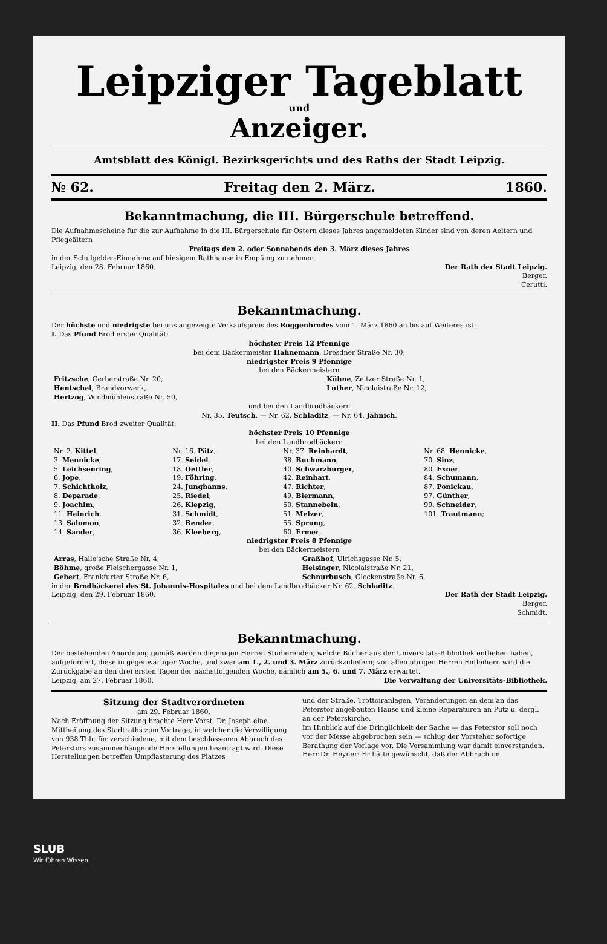Leipziger Tageblatt
und
Anzeiger.
Amtsblatt des Königl. Bezirksgerichts und des Raths der Stadt Leipzig.
№ 62. Freitag den 2. März. 1860.
Bekanntmachung, die III. Bürgerschule betreffend.
Die Aufnahmescheine für die zur Aufnahme in die III. Bürgerschule für Ostern dieses Jahres angemeldeten Kinder sind von deren Aeltern und Pflegeältern
Freitags den 2. oder Sonnabends den 3. März dieses Jahres
in der Schulgelder-Einnahme auf hiesigem Rathhause in Empfang zu nehmen.
Leipzig, den 28. Februar 1860. Der Rath der Stadt Leipzig.
Berger.
Cerutti.
Bekanntmachung.
Der höchste und niedrigste bei uns angezeigte Verkaufspreis des Roggenbrodes vom 1. März 1860 an bis auf Weiteres ist:
I. Das Pfund Brod erster Qualität:
höchster Preis 12 Pfennige
bei dem Bäckermeister Hahnemann, Dresdner Straße Nr. 30;
niedrigster Preis 9 Pfennige
bei den Bäckermeistern
| Fritzsche , Gerberstraße Nr. 20, Hentschel , Brandvorwerk, Hertzog , Windmühlenstraße Nr. 50, | Kühne , Zeitzer Straße Nr. 1, Luther , Nicolaistraße Nr. 12, |
und bei den Landbrodbäckern
Nr. 35. Teutsch, — Nr. 62. Schladitz, — Nr. 64. Jähnich.
II. Das Pfund Brod zweiter Qualität:
höchster Preis 10 Pfennige
bei den Landbrodbäckern
| Nr. 2. Kittel , 3. Mennicke , 5. Leichsenring , 6. Jope , 7. Schichtholz , 8. Deparade , 9. Joachim , 11. Heinrich , 13. Salomon , 14. Sander , | Nr. 16. Pätz , 17. Seidel , 18. Oettler , 19. Föhring , 24. Junghanns , 25. Riedel , 26. Klepzig , 31. Schmidt , 32. Bender , 36. Kleeberg , | Nr. 37. Reinhardt , 38. Buchmann , 40. Schwarzburger , 42. Reinhart , 47. Richter , 49. Biermann , 50. Stannebein , 51. Melzer , 55. Sprung , 60. Ermer , | Nr. 68. Hennicke , 70. Sinz , 80. Exner , 84. Schumann , 87. Ponickau , 97. Günther , 99. Schneider , 101. Trautmann ; |
niedrigster Preis 8 Pfennige
bei den Bäckermeistern
| Arras , Halle'sche Straße Nr. 4, Böhme , große Fleischergasse Nr. 1, Gebert , Frankfurter Straße Nr. 6, | Graßhof , Ulrichsgasse Nr. 5, Heisinger , Nicolaistraße Nr. 21, Schnurbusch , Glockenstraße Nr. 6, |
in der Brodbäckerei des St. Johannis-Hospitales und bei dem Landbrodbäcker Nr. 62. Schladitz.
Leipzig, den 29. Februar 1860. Der Rath der Stadt Leipzig.
Berger.
Schmidt.
Bekanntmachung.
Der bestehenden Anordnung gemäß werden diejenigen Herren Studierenden, welche Bücher aus der Universitäts-Bibliothek entliehen haben, aufgefordert, diese in gegenwärtiger Woche, und zwar am 1., 2. und 3. März zurückzuliefern; von allen übrigen Herren Entleihern wird die Zurückgabe an den drei ersten Tagen der nächstfolgenden Woche, nämlich am 5., 6. und 7. März erwartet.
Leipzig, am 27. Februar 1860. Die Verwaltung der Universitäts-Bibliothek.
Sitzung der Stadtverordneten
am 29. Februar 1860.
Nach Eröffnung der Sitzung brachte Herr Vorst. Dr. Joseph eine Mittheilung des Stadtraths zum Vortrage, in welcher die Verwilligung von 938 Thlr. für verschiedene, mit dem beschlossenen Abbruch des Peterstors zusammenhängende Herstellungen beantragt wird. Diese Herstellungen betreffen Umpflasterung des Platzes
und der Straße, Trottoiranlagen, Veränderungen an dem an das Peterstor angebauten Hause und kleine Reparaturen an Putz u. dergl. an der Peterskirche.
Im Hinblick auf die Dringlichkeit der Sache — das Peterstor soll noch vor der Messe abgebrochen sein — schlug der Vorsteher sofortige Berathung der Vorlage vor. Die Versammlung war damit einverstanden.
Herr Dr. Heyner: Er hätte gewünscht, daß der Abbruch im
SLUB
Wir führen Wissen.